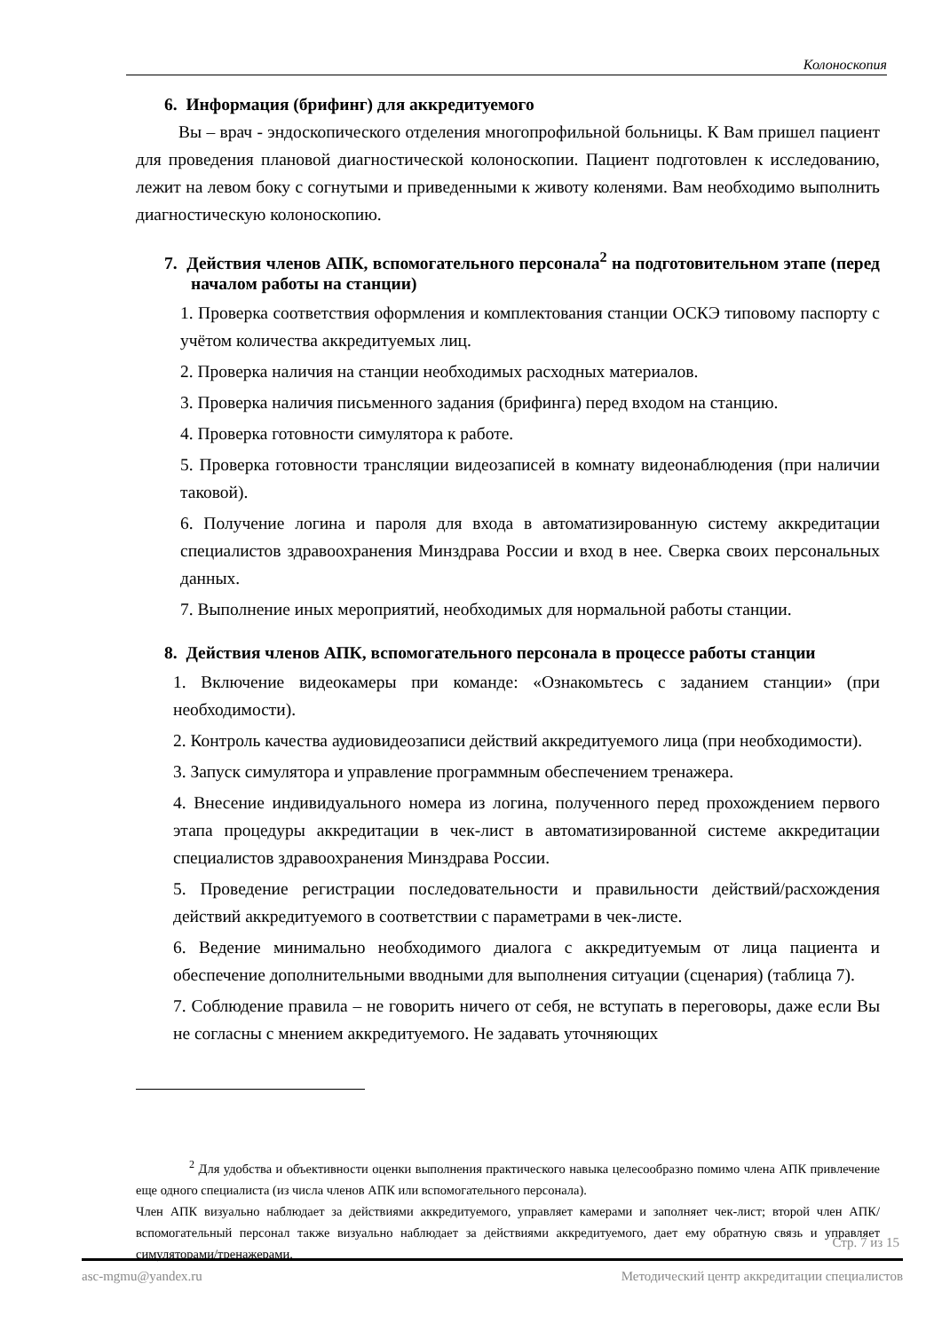Колоноскопия
6. Информация (брифинг) для аккредитуемого
Вы – врач - эндоскопического отделения многопрофильной больницы. К Вам пришел пациент для проведения плановой диагностической колоноскопии. Пациент подготовлен к исследованию, лежит на левом боку с согнутыми и приведенными к животу коленями. Вам необходимо выполнить диагностическую колоноскопию.
7. Действия членов АПК, вспомогательного персонала<sup>2</sup> на подготовительном этапе (перед началом работы на станции)
1. Проверка соответствия оформления и комплектования станции ОСКЭ типовому паспорту с учётом количества аккредитуемых лиц.
2. Проверка наличия на станции необходимых расходных материалов.
3. Проверка наличия письменного задания (брифинга) перед входом на станцию.
4. Проверка готовности симулятора к работе.
5. Проверка готовности трансляции видеозаписей в комнату видеонаблюдения (при наличии таковой).
6. Получение логина и пароля для входа в автоматизированную систему аккредитации специалистов здравоохранения Минздрава России и вход в нее. Сверка своих персональных данных.
7. Выполнение иных мероприятий, необходимых для нормальной работы станции.
8. Действия членов АПК, вспомогательного персонала в процессе работы станции
1. Включение видеокамеры при команде: «Ознакомьтесь с заданием станции» (при необходимости).
2. Контроль качества аудиовидеозаписи действий аккредитуемого лица (при необходимости).
3. Запуск симулятора и управление программным обеспечением тренажера.
4. Внесение индивидуального номера из логина, полученного перед прохождением первого этапа процедуры аккредитации в чек-лист в автоматизированной системе аккредитации специалистов здравоохранения Минздрава России.
5. Проведение регистрации последовательности и правильности действий/расхождения действий аккредитуемого в соответствии с параметрами в чек-листе.
6. Ведение минимально необходимого диалога с аккредитуемым от лица пациента и обеспечение дополнительными вводными для выполнения ситуации (сценария) (таблица 7).
7. Соблюдение правила – не говорить ничего от себя, не вступать в переговоры, даже если Вы не согласны с мнением аккредитуемого. Не задавать уточняющих
<sup>2</sup> Для удобства и объективности оценки выполнения практического навыка целесообразно помимо члена АПК привлечение еще одного специалиста (из числа членов АПК или вспомогательного персонала).
Член АПК визуально наблюдает за действиями аккредитуемого, управляет камерами и заполняет чек-лист; второй член АПК/вспомогательный персонал также визуально наблюдает за действиями аккредитуемого, дает ему обратную связь и управляет симуляторами/тренажерами.
Стр. 7 из 15
asc-mgmu@yandex.ru Методический центр аккредитации специалистов